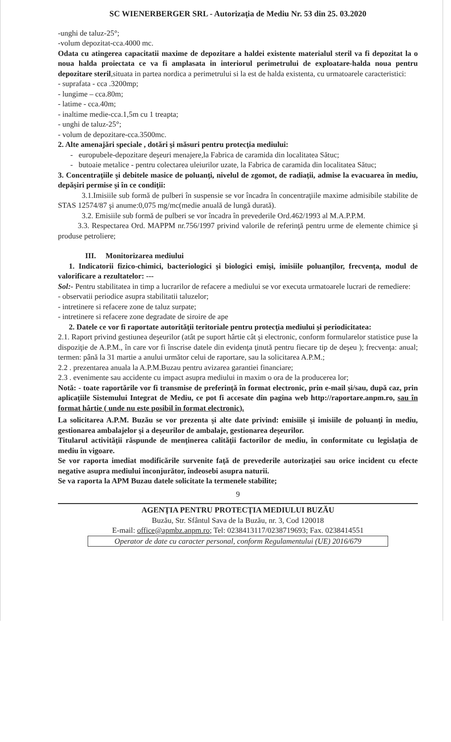SC WIENERBERGER SRL - Autorizaţia de Mediu Nr. 53 din 25. 03.2020
-unghi de taluz-25°;
-volum depozitat-cca.4000 mc.
Odata cu atingerea capacitatii maxime de depozitare a haldei existente materialul steril va fi depozitat la o noua halda proiectata ce va fi amplasata in interiorul perimetrului de exploatare-halda noua pentru depozitare steril,situata in partea nordica a perimetrului si la est de halda existenta, cu urmatoarele caracteristici:
- suprafata - cca .3200mp;
- lungime – cca.80m;
- latime - cca.40m;
- inaltime medie-cca.1,5m cu 1 treapta;
- unghi de taluz-25°;
- volum de depozitare-cca.3500mc.
2. Alte amenajări speciale , dotări şi măsuri pentru protecţia mediului:
- europubele-depozitare deşeuri menajere,la Fabrica de caramida din localitatea Sătuc;
- butoaie metalice - pentru colectarea uleiurilor uzate, la Fabrica de caramida din localitatea Sătuc;
3. Concentraţiile şi debitele masice de poluanţi, nivelul de zgomot, de radiaţii, admise la evacuarea în mediu, depăşiri permise şi în ce condiţii:
3.1.Imisiile sub formă de pulberi în suspensie se vor încadra în concentraţiile maxime admisibile stabilite de STAS 12574/87 şi anume:0,075 mg/mc(medie anuală de lungă durată).
3.2. Emisiile sub formă de pulberi se vor încadra în prevederile Ord.462/1993 al M.A.P.P.M.
3.3. Respectarea Ord. MAPPM nr.756/1997 privind valorile de referinţă pentru urme de elemente chimice şi produse petroliere;
III. Monitorizarea mediului
1. Indicatorii fizico-chimici, bacteriologici şi biologici emişi, imisiile poluanţilor, frecvenţa, modul de valorificare a rezultatelor: ---
Sol:- Pentru stabilitatea in timp a lucrarilor de refacere a mediului se vor executa urmatoarele lucrari de remediere:
- observatii periodice asupra stabilitatii taluzelor;
- intretinere si refacere zone de taluz surpate;
- intretinere si refacere zone degradate de siroire de ape
2. Datele ce vor fi raportate autorităţii teritoriale pentru protecţia mediului şi periodicitatea:
2.1. Raport privind gestiunea deşeurilor (atât pe suport hârtie cât şi electronic, conform formularelor statistice puse la dispoziţie de A.P.M., în care vor fi înscrise datele din evidenţa ţinută pentru fiecare tip de deşeu ); frecvenţa: anual; termen: până la 31 martie a anului următor celui de raportare, sau la solicitarea A.P.M.;
2.2 . prezentarea anuala la A.P.M.Buzau pentru avizarea garantiei financiare;
2.3 . evenimente sau accidente cu impact asupra mediului in maxim o ora de la producerea lor;
Notă: - toate raportările vor fi transmise de preferinţă în format electronic, prin e-mail şi/sau, după caz, prin aplicaţiile Sistemului Integrat de Mediu, ce pot fi accesate din pagina web http://raportare.anpm.ro, sau în format hârtie ( unde nu este posibil în format electronic).
La solicitarea A.P.M. Buzău se vor prezenta şi alte date privind: emisiile şi imisiile de poluanţi în mediu, gestionarea ambalajelor şi a deşeurilor de ambalaje, gestionarea deşeurilor.
Titularul activităţii răspunde de menţinerea calităţii factorilor de mediu, în conformitate cu legislaţia de mediu în vigoare.
Se vor raporta imediat modificările survenite faţă de prevederile autorizaţiei sau orice incident cu efecte negative asupra mediului înconjurător, îndeosebi asupra naturii.
Se va raporta la APM Buzau datele solicitate la termenele stabilite;
9
AGENŢIA PENTRU PROTECŢIA MEDIULUI BUZĂU
Buzău, Str. Sfântul Sava de la Buzău, nr. 3, Cod 120018
E-mail: office@apmbz.anpm.ro; Tel: 0238413117/0238719693; Fax. 0238414551
Operator de date cu caracter personal, conform Regulamentului (UE) 2016/679